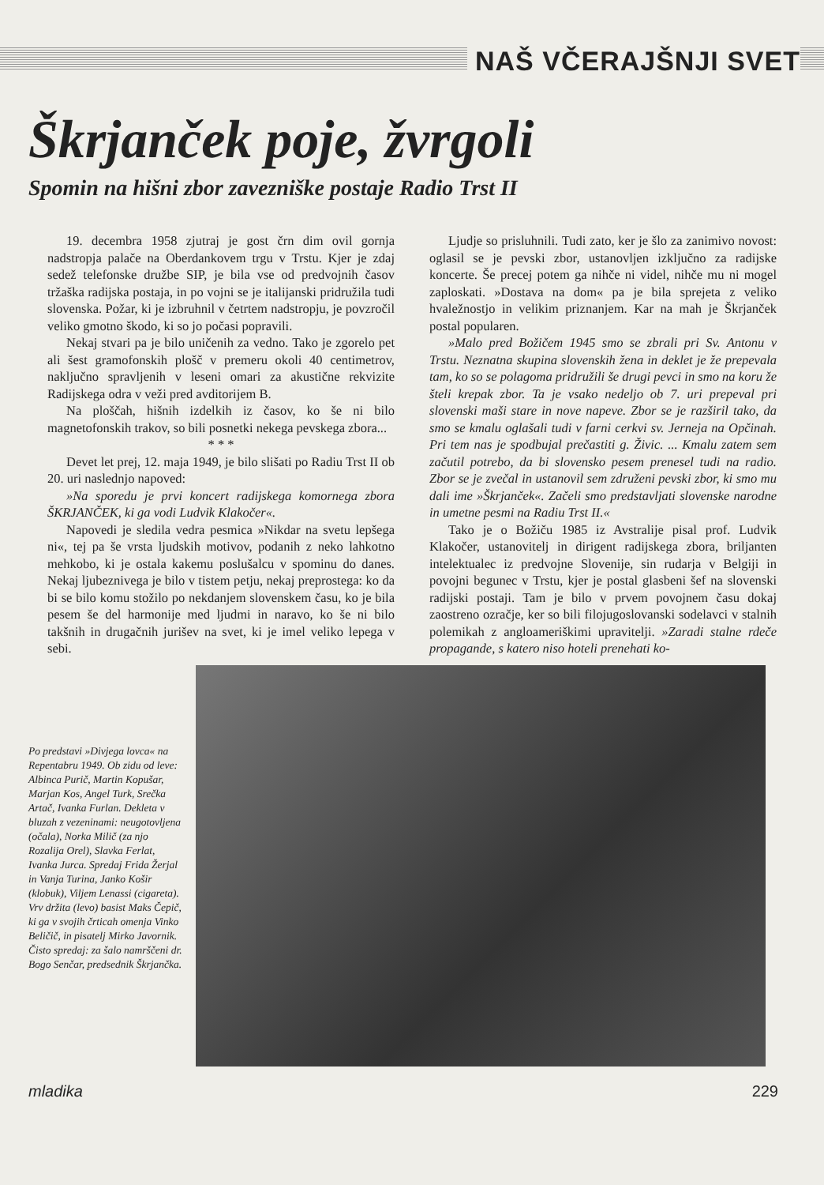NAŠ VČERAJŠNJI SVET
Škrjanček poje, žvrgoli
Spomin na hišni zbor zavezniške postaje Radio Trst II
19. decembra 1958 zjutraj je gost črn dim ovil gornja nadstropja palače na Oberdankovem trgu v Trstu. Kjer je zdaj sedež telefonske družbe SIP, je bila vse od predvojnih časov tržaška radijska postaja, in po vojni se je italijanski pridružila tudi slovenska. Požar, ki je izbruhnil v četrtem nadstropju, je povzročil veliko gmotno škodo, ki so jo počasi popravili.
Nekaj stvari pa je bilo uničenih za vedno. Tako je zgorelo pet ali šest gramofonskih plošč v premeru okoli 40 centimetrov, naključno spravljenih v leseni omari za akustične rekvizite Radijskega odra v veži pred avditorijem B.
Na ploščah, hišnih izdelkih iz časov, ko še ni bilo magnetofonskih trakov, so bili posnetki nekega pevskega zbora...
* * *
Devet let prej, 12. maja 1949, je bilo slišati po Radiu Trst II ob 20. uri naslednjo napoved:
»Na sporedu je prvi koncert radijskega komornega zbora ŠKRJANČEK, ki ga vodi Ludvik Klakočer«.
Napovedi je sledila vedra pesmica »Nikdar na svetu lepšega ni«, tej pa še vrsta ljudskih motivov, podanih z neko lahkotno mehkobo, ki je ostala kakemu poslušalcu v spominu do danes. Nekaj ljubeznivega je bilo v tistem petju, nekaj preprostega: ko da bi se bilo komu stožilo po nekdanjem slovenskem času, ko je bila pesem še del harmonije med ljudmi in naravo, ko še ni bilo takšnih in drugačnih jurišev na svet, ki je imel veliko lepega v sebi.
Ljudje so prisluhnili. Tudi zato, ker je šlo za zanimivo novost: oglasil se je pevski zbor, ustanovljen izključno za radijske koncerte. Še precej potem ga nihče ni videl, nihče mu ni mogel zaploskati. »Dostava na dom« pa je bila sprejeta z veliko hvaležnostjo in velikim priznanjem. Kar na mah je Škrjanček postal popularen.
»Malo pred Božičem 1945 smo se zbrali pri Sv. Antonu v Trstu. Neznatna skupina slovenskih žena in deklet je že prepevala tam, ko so se polagoma pridružili še drugi pevci in smo na koru že šteli krepak zbor. Ta je vsako nedeljo ob 7. uri prepeval pri slovenski maši stare in nove napeve. Zbor se je razširil tako, da smo se kmalu oglašali tudi v farni cerkvi sv. Jerneja na Opčinah. Pri tem nas je spodbujal prečastiti g. Živic. ... Kmalu zatem sem začutil potrebo, da bi slovensko pesem prenesel tudi na radio. Zbor se je zvečal in ustanovil sem združeni pevski zbor, ki smo mu dali ime »Škrjanček«. Začeli smo predstavljati slovenske narodne in umetne pesmi na Radiu Trst II.«
Tako je o Božiču 1985 iz Avstralije pisal prof. Ludvik Klakočer, ustanovitelj in dirigent radijskega zbora, briljanten intelektualec iz predvojne Slovenije, sin rudarja v Belgiji in povojni begunec v Trstu, kjer je postal glasbeni šef na slovenski radijski postaji. Tam je bilo v prvem povojnem času dokaj zaostreno ozračje, ker so bili filojugoslovanski sodelavci v stalnih polemikah z angloameriškimi upravitelji. »Zaradi stalne rdeče propagande, s katero niso hoteli prenehati ko-
Po predstavi »Divjega lovca« na Repentabru 1949. Ob zidu od leve: Albinca Purič, Martin Kopušar, Marjan Kos, Angel Turk, Srečka Artač, Ivanka Furlan. Dekleta v bluzah z vezeninami: neugotovljena (očala), Norka Milič (za njo Rozalija Orel), Slavka Ferlat, Ivanka Jurca. Spredaj Frida Žerjal in Vanja Turina, Janko Košir (klobuk), Viljem Lenassi (cigareta). Vrv držita (levo) basist Maks Čepič, ki ga v svojih črticah omenja Vinko Beličič, in pisatelj Mirko Javornik. Čisto spredaj: za šalo namrščeni dr. Bogo Senčar, predsednik Škrjančka.
mladika 229